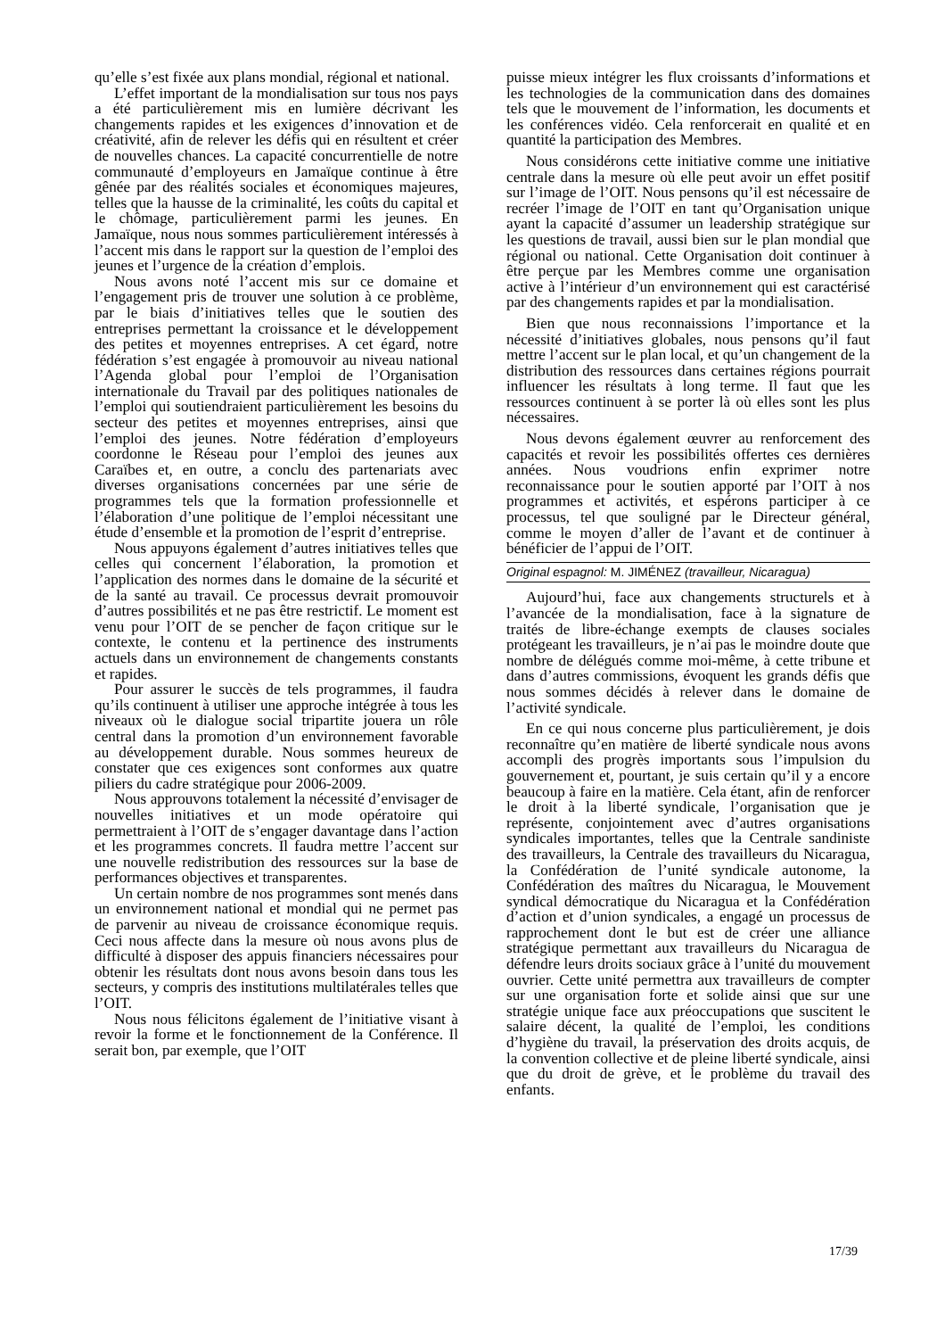qu’elle s’est fixée aux plans mondial, régional et national.
L’effet important de la mondialisation sur tous nos pays a été particulièrement mis en lumière décrivant les changements rapides et les exigences d’innovation et de créativité, afin de relever les défis qui en résultent et créer de nouvelles chances. La capacité concurrentielle de notre communauté d’employeurs en Jamaïque continue à être gênée par des réalités sociales et économiques majeures, telles que la hausse de la criminalité, les coûts du capital et le chômage, particulièrement parmi les jeunes. En Jamaïque, nous nous sommes particulièrement intéressés à l’accent mis dans le rapport sur la question de l’emploi des jeunes et l’urgence de la création d’emplois.
Nous avons noté l’accent mis sur ce domaine et l’engagement pris de trouver une solution à ce problème, par le biais d’initiatives telles que le soutien des entreprises permettant la croissance et le développement des petites et moyennes entreprises. A cet égard, notre fédération s’est engagée à promouvoir au niveau national l’Agenda global pour l’emploi de l’Organisation internationale du Travail par des politiques nationales de l’emploi qui soutiendraient particulièrement les besoins du secteur des petites et moyennes entreprises, ainsi que l’emploi des jeunes. Notre fédération d’employeurs coordonne le Réseau pour l’emploi des jeunes aux Caraïbes et, en outre, a conclu des partenariats avec diverses organisations concernées par une série de programmes tels que la formation professionnelle et l’élaboration d’une politique de l’emploi nécessitant une étude d’ensemble et la promotion de l’esprit d’entreprise.
Nous appuyons également d’autres initiatives telles que celles qui concernent l’élaboration, la promotion et l’application des normes dans le domaine de la sécurité et de la santé au travail. Ce processus devrait promouvoir d’autres possibilités et ne pas être restrictif. Le moment est venu pour l’OIT de se pencher de façon critique sur le contexte, le contenu et la pertinence des instruments actuels dans un environnement de changements constants et rapides.
Pour assurer le succès de tels programmes, il faudra qu’ils continuent à utiliser une approche intégrée à tous les niveaux où le dialogue social tripartite jouera un rôle central dans la promotion d’un environnement favorable au développement durable. Nous sommes heureux de constater que ces exigences sont conformes aux quatre piliers du cadre stratégique pour 2006-2009.
Nous approuvons totalement la nécessité d’envisager de nouvelles initiatives et un mode opératoire qui permettraient à l’OIT de s’engager davantage dans l’action et les programmes concrets. Il faudra mettre l’accent sur une nouvelle redistribution des ressources sur la base de performances objectives et transparentes.
Un certain nombre de nos programmes sont menés dans un environnement national et mondial qui ne permet pas de parvenir au niveau de croissance économique requis. Ceci nous affecte dans la mesure où nous avons plus de difficulté à disposer des appuis financiers nécessaires pour obtenir les résultats dont nous avons besoin dans tous les secteurs, y compris des institutions multilatérales telles que l’OIT.
Nous nous félicitons également de l’initiative visant à revoir la forme et le fonctionnement de la Conférence. Il serait bon, par exemple, que l’OIT
puisse mieux intégrer les flux croissants d’informations et les technologies de la communication dans des domaines tels que le mouvement de l’information, les documents et les conférences vidéo. Cela renforcerait en qualité et en quantité la participation des Membres.
Nous considérons cette initiative comme une initiative centrale dans la mesure où elle peut avoir un effet positif sur l’image de l’OIT. Nous pensons qu’il est nécessaire de recréer l’image de l’OIT en tant qu’Organisation unique ayant la capacité d’assumer un leadership stratégique sur les questions de travail, aussi bien sur le plan mondial que régional ou national. Cette Organisation doit continuer à être perçue par les Membres comme une organisation active à l’intérieur d’un environnement qui est caractérisé par des changements rapides et par la mondialisation.
Bien que nous reconnaissions l’importance et la nécessité d’initiatives globales, nous pensons qu’il faut mettre l’accent sur le plan local, et qu’un changement de la distribution des ressources dans certaines régions pourrait influencer les résultats à long terme. Il faut que les ressources continuent à se porter là où elles sont les plus nécessaires.
Nous devons également œuvrer au renforcement des capacités et revoir les possibilités offertes ces dernières années. Nous voudrions enfin exprimer notre reconnaissance pour le soutien apporté par l’OIT à nos programmes et activités, et espérons participer à ce processus, tel que souligné par le Directeur général, comme le moyen d’aller de l’avant et de continuer à bénéficier de l’appui de l’OIT.
Original espagnol: M. JIMÉNEZ (travailleur, Nicaragua)
Aujourd’hui, face aux changements structurels et à l’avancée de la mondialisation, face à la signature de traités de libre-échange exempts de clauses sociales protégeant les travailleurs, je n’ai pas le moindre doute que nombre de délégués comme moi-même, à cette tribune et dans d’autres commissions, évoquent les grands défis que nous sommes décidés à relever dans le domaine de l’activité syndicale.
En ce qui nous concerne plus particulièrement, je dois reconnaître qu’en matière de liberté syndicale nous avons accompli des progrès importants sous l’impulsion du gouvernement et, pourtant, je suis certain qu’il y a encore beaucoup à faire en la matière. Cela étant, afin de renforcer le droit à la liberté syndicale, l’organisation que je représente, conjointement avec d’autres organisations syndicales importantes, telles que la Centrale sandiniste des travailleurs, la Centrale des travailleurs du Nicaragua, la Confédération de l’unité syndicale autonome, la Confédération des maîtres du Nicaragua, le Mouvement syndical démocratique du Nicaragua et la Confédération d’action et d’union syndicales, a engagé un processus de rapprochement dont le but est de créer une alliance stratégique permettant aux travailleurs du Nicaragua de défendre leurs droits sociaux grâce à l’unité du mouvement ouvrier. Cette unité permettra aux travailleurs de compter sur une organisation forte et solide ainsi que sur une stratégie unique face aux préoccupations que suscitent le salaire décent, la qualité de l’emploi, les conditions d’hygiène du travail, la préservation des droits acquis, de la convention collective et de pleine liberté syndicale, ainsi que du droit de grève, et le problème du travail des enfants.
17/39